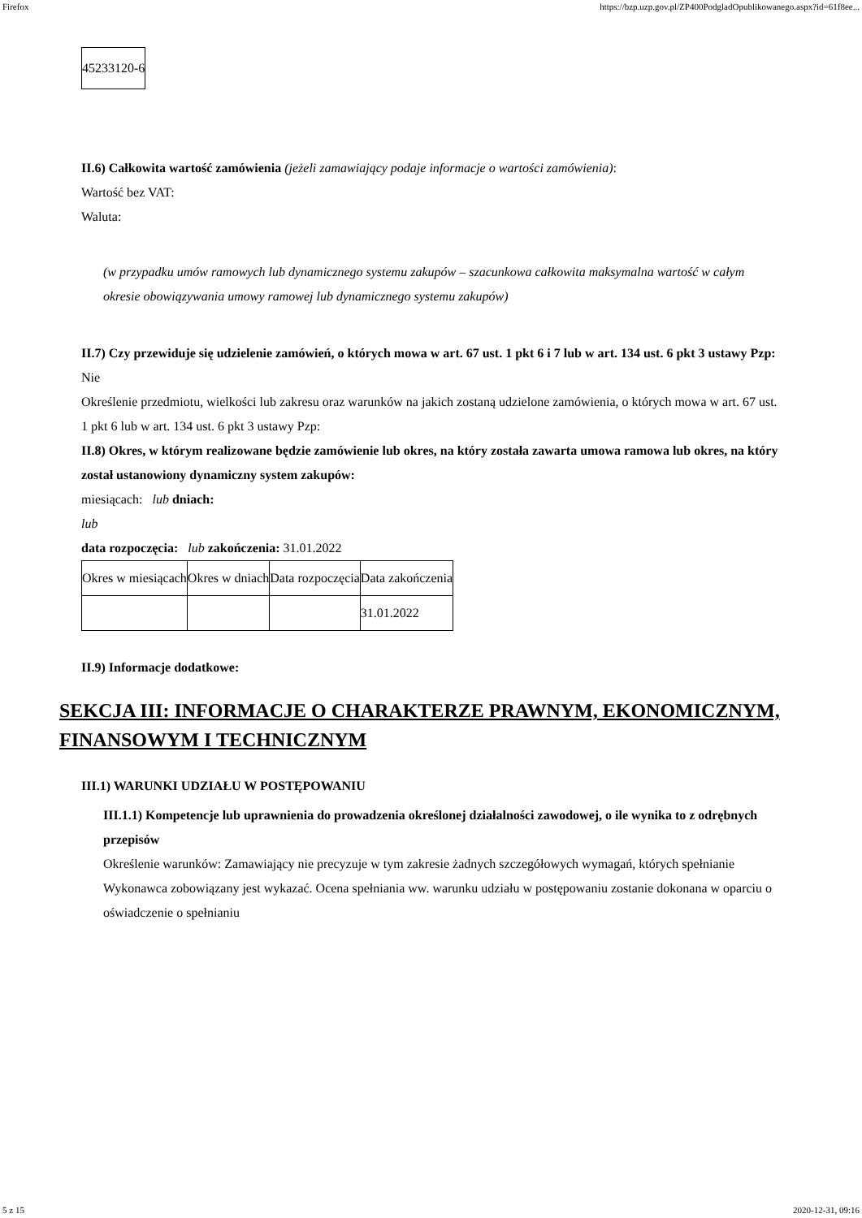Firefox https://bzp.uzp.gov.pl/ZP400PodgladOpublikowanego.aspx?id=61f8ee...
| 45233120-6 |
II.6) Całkowita wartość zamówienia (jeżeli zamawiający podaje informacje o wartości zamówienia):
Wartość bez VAT:
Waluta:
(w przypadku umów ramowych lub dynamicznego systemu zakupów – szacunkowa całkowita maksymalna wartość w całym okresie obowiązywania umowy ramowej lub dynamicznego systemu zakupów)
II.7) Czy przewiduje się udzielenie zamówień, o których mowa w art. 67 ust. 1 pkt 6 i 7 lub w art. 134 ust. 6 pkt 3 ustawy Pzp: Nie
Określenie przedmiotu, wielkości lub zakresu oraz warunków na jakich zostaną udzielone zamówienia, o których mowa w art. 67 ust. 1 pkt 6 lub w art. 134 ust. 6 pkt 3 ustawy Pzp:
II.8) Okres, w którym realizowane będzie zamówienie lub okres, na który została zawarta umowa ramowa lub okres, na który został ustanowiony dynamiczny system zakupów:
miesiącach: lub dniach:
lub
data rozpoczęcia: lub zakończenia: 31.01.2022
| Okres w miesiącach | Okres w dniach | Data rozpoczęcia | Data zakończenia |
| | | | 31.01.2022 |
II.9) Informacje dodatkowe:
SEKCJA III: INFORMACJE O CHARAKTERZE PRAWNYM, EKONOMICZNYM, FINANSOWYM I TECHNICZNYM
III.1) WARUNKI UDZIAŁU W POSTĘPOWANIU
III.1.1) Kompetencje lub uprawnienia do prowadzenia określonej działalności zawodowej, o ile wynika to z odrębnych przepisów
Określenie warunków: Zamawiający nie precyzuje w tym zakresie żadnych szczegółowych wymagań, których spełnianie Wykonawca zobowiązany jest wykazać. Ocena spełniania ww. warunku udziału w postępowaniu zostanie dokonana w oparciu o oświadczenie o spełnianiu
5 z 15 2020-12-31, 09:16